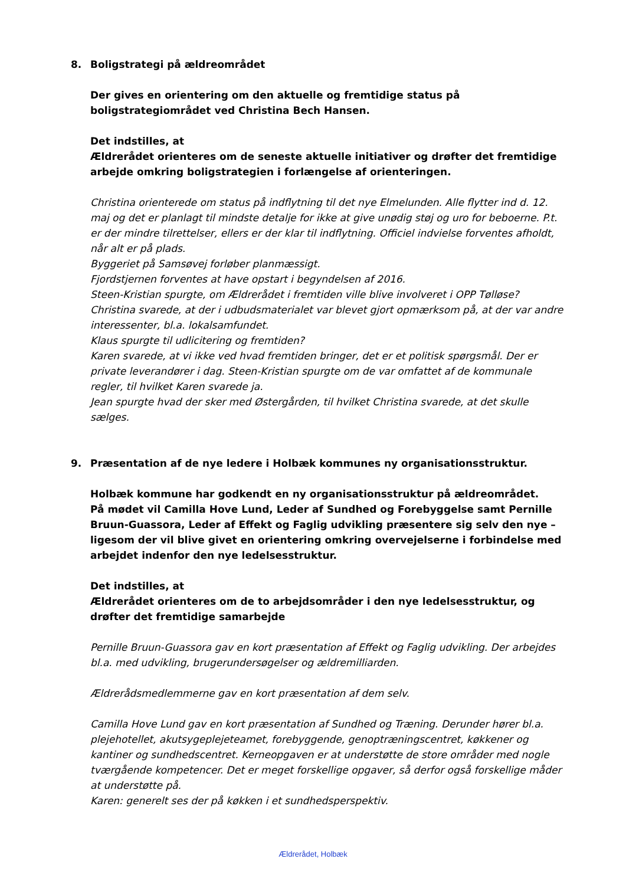8. Boligstrategi på ældreområdet
Der gives en orientering om den aktuelle og fremtidige status på boligstrategiområdet ved Christina Bech Hansen.
Det indstilles, at
Ældrerådet orienteres om de seneste aktuelle initiativer og drøfter det fremtidige arbejde omkring boligstrategien i forlængelse af orienteringen.
Christina orienterede om status på indflytning til det nye Elmelunden. Alle flytter ind d. 12. maj og det er planlagt til mindste detalje for ikke at give unødig støj og uro for beboerne. P.t. er der mindre tilrettelser, ellers er der klar til indflytning. Officiel indvielse forventes afholdt, når alt er på plads.
Byggeriet på Samsøvej forløber planmæssigt.
Fjordstjernen forventes at have opstart i begyndelsen af 2016.
Steen-Kristian spurgte, om Ældrerådet i fremtiden ville blive involveret i OPP Tølløse?
Christina svarede, at der i udbudsmaterialet var blevet gjort opmærksom på, at der var andre interessenter, bl.a. lokalsamfundet.
Klaus spurgte til udlicitering og fremtiden?
Karen svarede, at vi ikke ved hvad fremtiden bringer, det er et politisk spørgsmål. Der er private leverandører i dag. Steen-Kristian spurgte om de var omfattet af de kommunale regler, til hvilket Karen svarede ja.
Jean spurgte hvad der sker med Østergården, til hvilket Christina svarede, at det skulle sælges.
9. Præsentation af de nye ledere i Holbæk kommunes ny organisationsstruktur.
Holbæk kommune har godkendt en ny organisationsstruktur på ældreområdet.
På mødet vil Camilla Hove Lund, Leder af Sundhed og Forebyggelse samt Pernille Bruun-Guassora, Leder af Effekt og Faglig udvikling præsentere sig selv den nye – ligesom der vil blive givet en orientering omkring overvejelserne i forbindelse med arbejdet indenfor den nye ledelsesstruktur.
Det indstilles, at
Ældrerådet orienteres om de to arbejdsområder i den nye ledelsesstruktur, og drøfter det fremtidige samarbejde
Pernille Bruun-Guassora gav en kort præsentation af Effekt og Faglig udvikling. Der arbejdes bl.a. med udvikling, brugerundersøgelser og ældremilliarden.
Ældrerådsmedlemmerne gav en kort præsentation af dem selv.
Camilla Hove Lund gav en kort præsentation af Sundhed og Træning. Derunder hører bl.a. plejehotellet, akutsygeplejeteamet, forebyggende, genoptræningscentret, køkkener og kantiner og sundhedscentret. Kerneopgaven er at understøtte de store områder med nogle tværgående kompetencer. Det er meget forskellige opgaver, så derfor også forskellige måder at understøtte på.
Karen: generelt ses der på køkken i et sundhedsperspektiv.
Ældrerådet, Holbæk